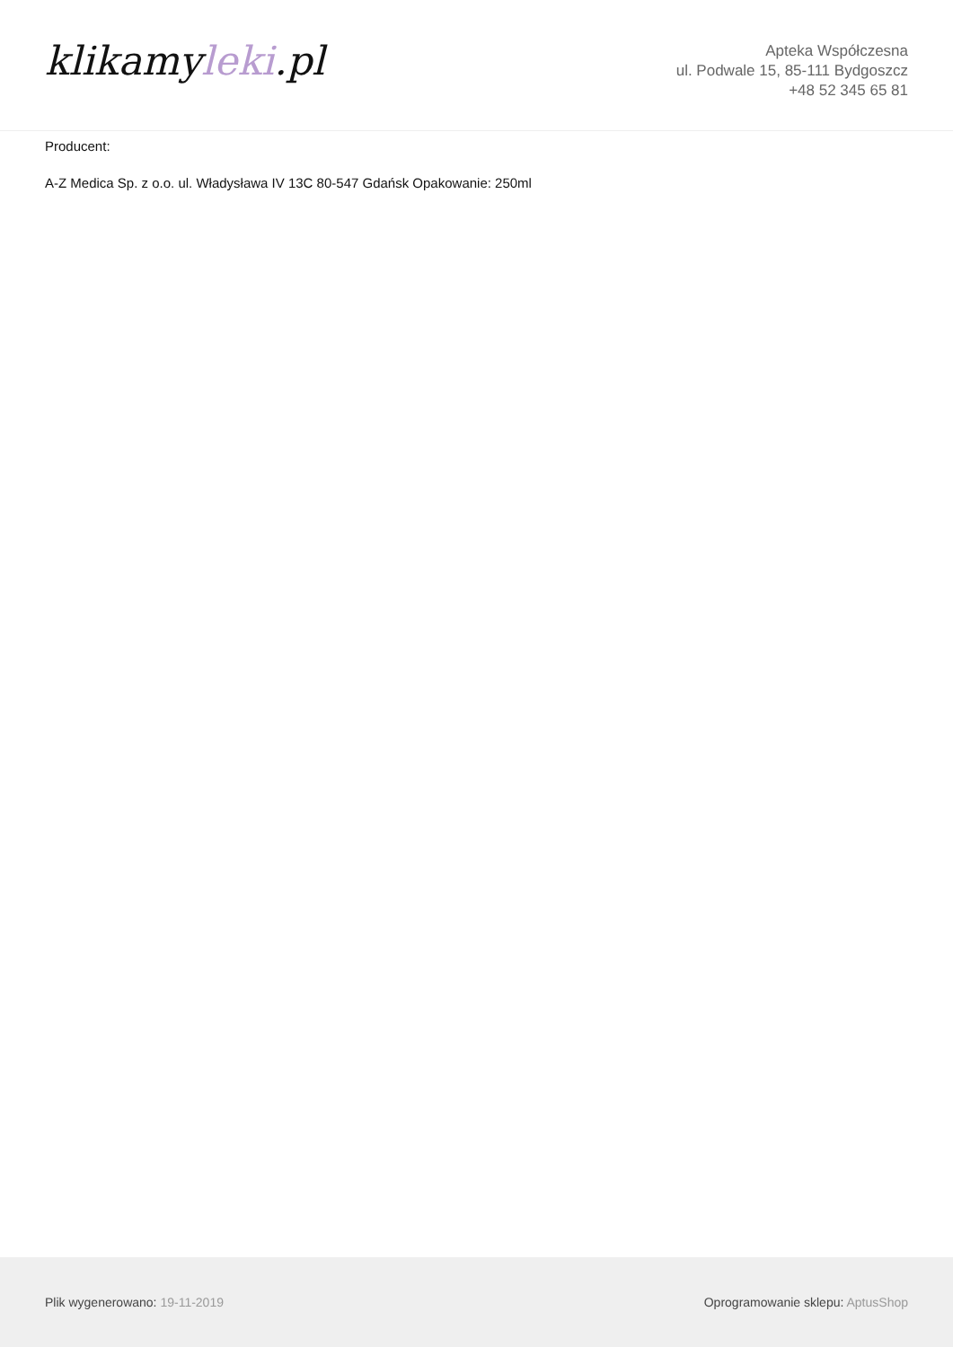klikamyleki.pl
Apteka Współczesna
ul. Podwale 15, 85-111 Bydgoszcz
+48 52 345 65 81
Producent:
A-Z Medica Sp. z o.o. ul. Władysława IV 13C 80-547 Gdańsk Opakowanie: 250ml
Plik wygenerowano: 19-11-2019
Oprogramowanie sklepu: AptusShop